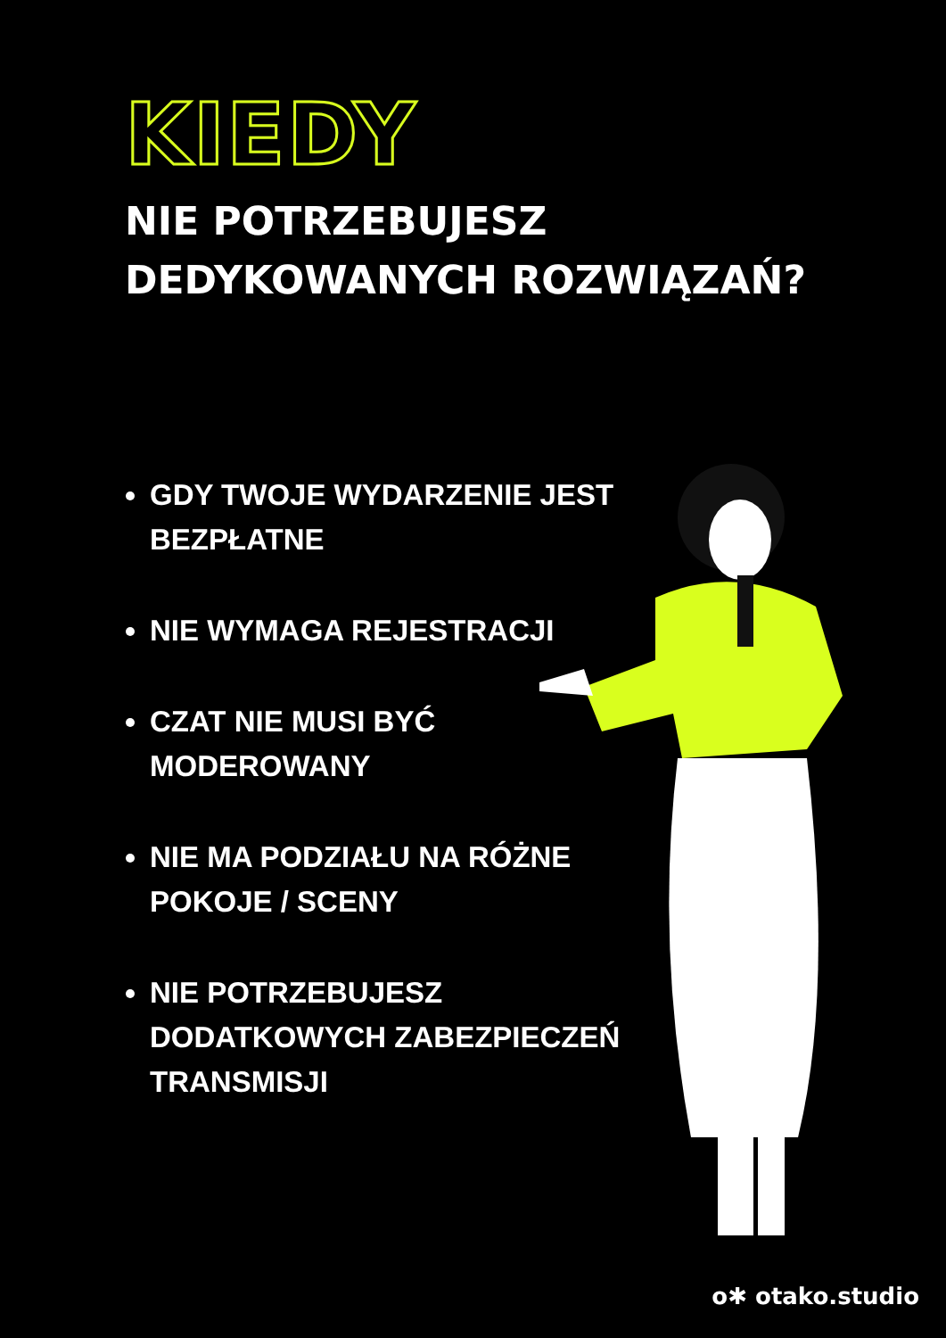KIEDY
NIE POTRZEBUJESZ
DEDYKOWANYCH ROZWIĄZAŃ?
GDY TWOJE WYDARZENIE JEST BEZPŁATNE
NIE WYMAGA REJESTRACJI
CZAT NIE MUSI BYĆ MODEROWANY
NIE MA PODZIAŁU NA RÓŻNE POKOJE / SCENY
NIE POTRZEBUJESZ DODATKOWYCH ZABEZPIECZEŃ TRANSMISJI
o✱ otako.studio